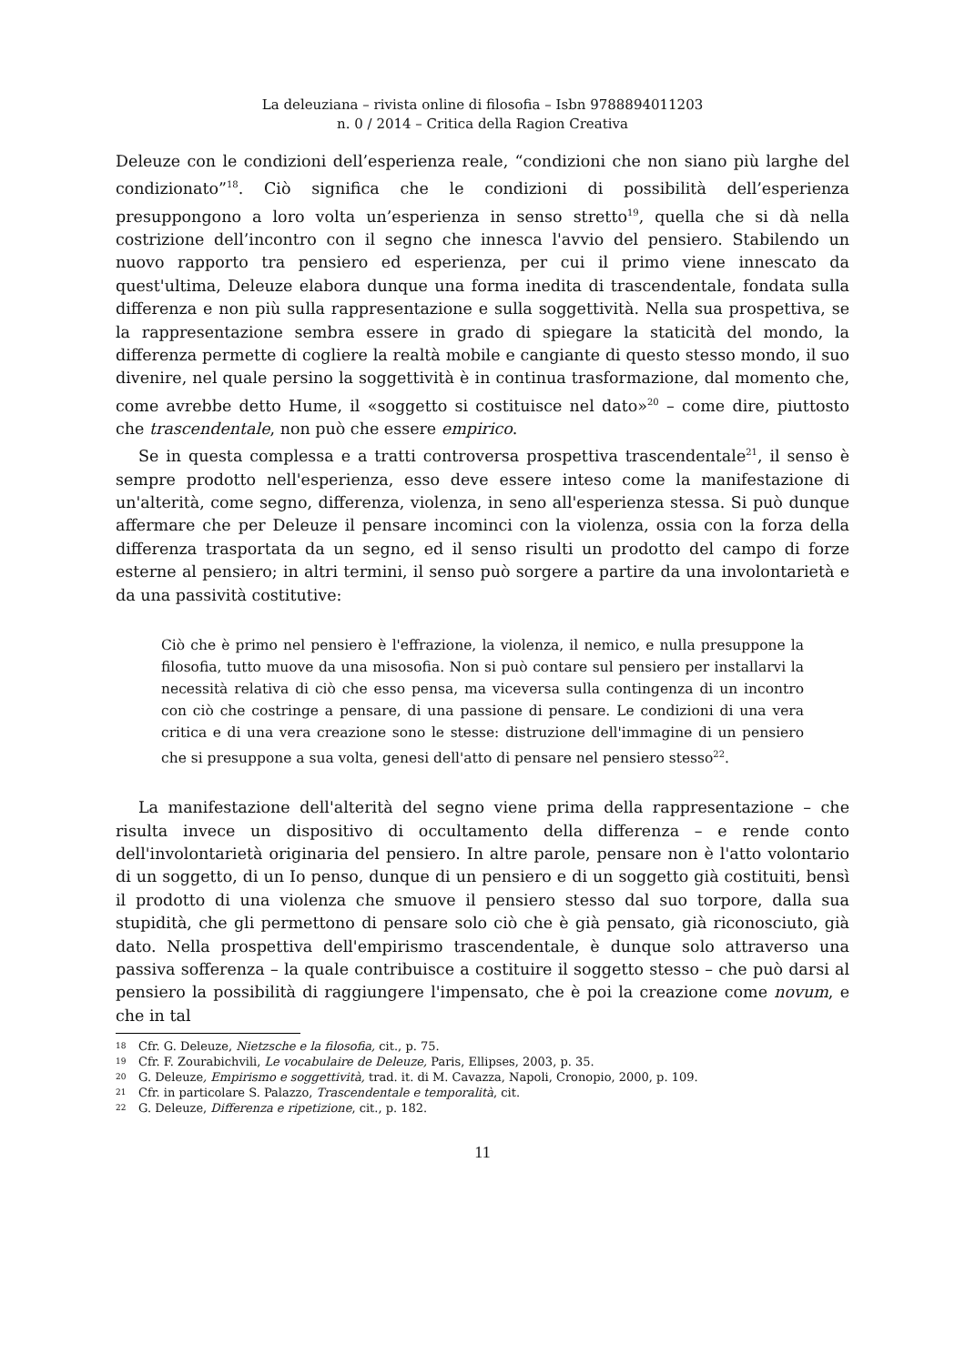La deleuziana – rivista online di filosofia – Isbn 9788894011203
n. 0 / 2014 – Critica della Ragion Creativa
Deleuze con le condizioni dell’esperienza reale, “condizioni che non siano più larghe del condizionato”<sup>18</sup>. Ciò significa che le condizioni di possibilità dell’esperienza presuppongono a loro volta un’esperienza in senso stretto<sup>19</sup>, quella che si dà nella costrizione dell’incontro con il segno che innesca l'avvio del pensiero. Stabilendo un nuovo rapporto tra pensiero ed esperienza, per cui il primo viene innescato da quest'ultima, Deleuze elabora dunque una forma inedita di trascendentale, fondata sulla differenza e non più sulla rappresentazione e sulla soggettività. Nella sua prospettiva, se la rappresentazione sembra essere in grado di spiegare la staticità del mondo, la differenza permette di cogliere la realtà mobile e cangiante di questo stesso mondo, il suo divenire, nel quale persino la soggettività è in continua trasformazione, dal momento che, come avrebbe detto Hume, il «soggetto si costituisce nel dato»<sup>20</sup> – come dire, piuttosto che trascendentale, non può che essere empirico.
Se in questa complessa e a tratti controversa prospettiva trascendentale<sup>21</sup>, il senso è sempre prodotto nell'esperienza, esso deve essere inteso come la manifestazione di un'alterità, come segno, differenza, violenza, in seno all'esperienza stessa. Si può dunque affermare che per Deleuze il pensare incominci con la violenza, ossia con la forza della differenza trasportata da un segno, ed il senso risulti un prodotto del campo di forze esterne al pensiero; in altri termini, il senso può sorgere a partire da una involontarietà e da una passività costitutive:
Ciò che è primo nel pensiero è l'effrazione, la violenza, il nemico, e nulla presuppone la filosofia, tutto muove da una misosofia. Non si può contare sul pensiero per installarvi la necessità relativa di ciò che esso pensa, ma viceversa sulla contingenza di un incontro con ciò che costringe a pensare, di una passione di pensare. Le condizioni di una vera critica e di una vera creazione sono le stesse: distruzione dell'immagine di un pensiero che si presuppone a sua volta, genesi dell'atto di pensare nel pensiero stesso<sup>22</sup>.
La manifestazione dell'alterità del segno viene prima della rappresentazione – che risulta invece un dispositivo di occultamento della differenza – e rende conto dell'involontarietà originaria del pensiero. In altre parole, pensare non è l'atto volontario di un soggetto, di un Io penso, dunque di un pensiero e di un soggetto già costituiti, bensì il prodotto di una violenza che smuove il pensiero stesso dal suo torpore, dalla sua stupidità, che gli permettono di pensare solo ciò che è già pensato, già riconosciuto, già dato. Nella prospettiva dell'empirismo trascendentale, è dunque solo attraverso una passiva sofferenza – la quale contribuisce a costituire il soggetto stesso – che può darsi al pensiero la possibilità di raggiungere l'impensato, che è poi la creazione come novum, e che in tal
18 Cfr. G. Deleuze, Nietzsche e la filosofia, cit., p. 75.
19 Cfr. F. Zourabichvili, Le vocabulaire de Deleuze, Paris, Ellipses, 2003, p. 35.
20 G. Deleuze, Empirismo e soggettività, trad. it. di M. Cavazza, Napoli, Cronopio, 2000, p. 109.
21 Cfr. in particolare S. Palazzo, Trascendentale e temporalità, cit.
22 G. Deleuze, Differenza e ripetizione, cit., p. 182.
11